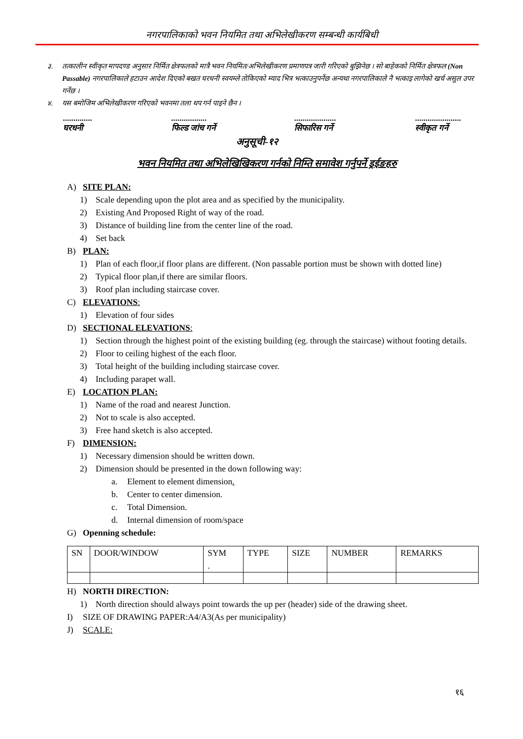नगरपालिकाको भवन नियमित तथा अभिलेखीकरण सम्बन्धी कार्यबिधी
३. तत्कालीन स्वीकृत मापदण्ड अनुसार निर्मित क्षेत्रफलको मात्रै भवन नियमित/अभिलेखीकरण प्रमाणपत्र जारी गरिएको बुझिनेछ । सो बाहेकको निर्मित क्षेत्रफल (Non Passable) नगरपालिकाले हटाउन आदेश दिएको बखत घरधनी स्वयम्ले तोकिएको म्याद भित्र भत्काउनुपर्नेछ अन्यथा नगरपालिकाले नै भत्काइ लागेको खर्च असुल उपर गर्नेछ ।
४. यस बमोजिम अभिलेखीकरण गरिएको भवनमा तला थप गर्न पाइने छैन ।
..............
घरधनी
.................
फिल्ड जांच गर्ने
....................
सिफारिस गर्ने
......................
स्वीकृत गर्ने
अनुसूची-१२
भवन नियमित तथा अभिलेखिखिकरण गर्नको निम्ति समावेश गर्नुपर्ने ड्रईङहरु
A) SITE PLAN:
1) Scale depending upon the plot area and as specified by the municipality.
2) Existing And Proposed Right of way of the road.
3) Distance of building line from the center line of the road.
4) Set back
B) PLAN:
1) Plan of each floor,if floor plans are different. (Non passable portion must be shown with dotted line)
2) Typical floor plan,if there are similar floors.
3) Roof plan including staircase cover.
C) ELEVATIONS:
1) Elevation of four sides
D) SECTIONAL ELEVATIONS:
1) Section through the highest point of the existing building (eg. through the staircase) without footing details.
2) Floor to ceiling highest of the each floor.
3) Total height of the building including staircase cover.
4) Including parapet wall.
E) LOCATION PLAN:
1) Name of the road and nearest Junction.
2) Not to scale is also accepted.
3) Free hand sketch is also accepted.
F) DIMENSION:
1) Necessary dimension should be written down.
2) Dimension should be presented in the down following way:
a. Element to element dimension.
b. Center to center dimension.
c. Total Dimension.
d. Internal dimension of room/space
G) Openning schedule:
| SN | DOOR/WINDOW | SYM . | TYPE | SIZE | NUMBER | REMARKS |
H) NORTH DIRECTION:
1) North direction should always point towards the up per (header) side of the drawing sheet.
I) SIZE OF DRAWING PAPER:A4/A3(As per municipality)
J) SCALE:
१६